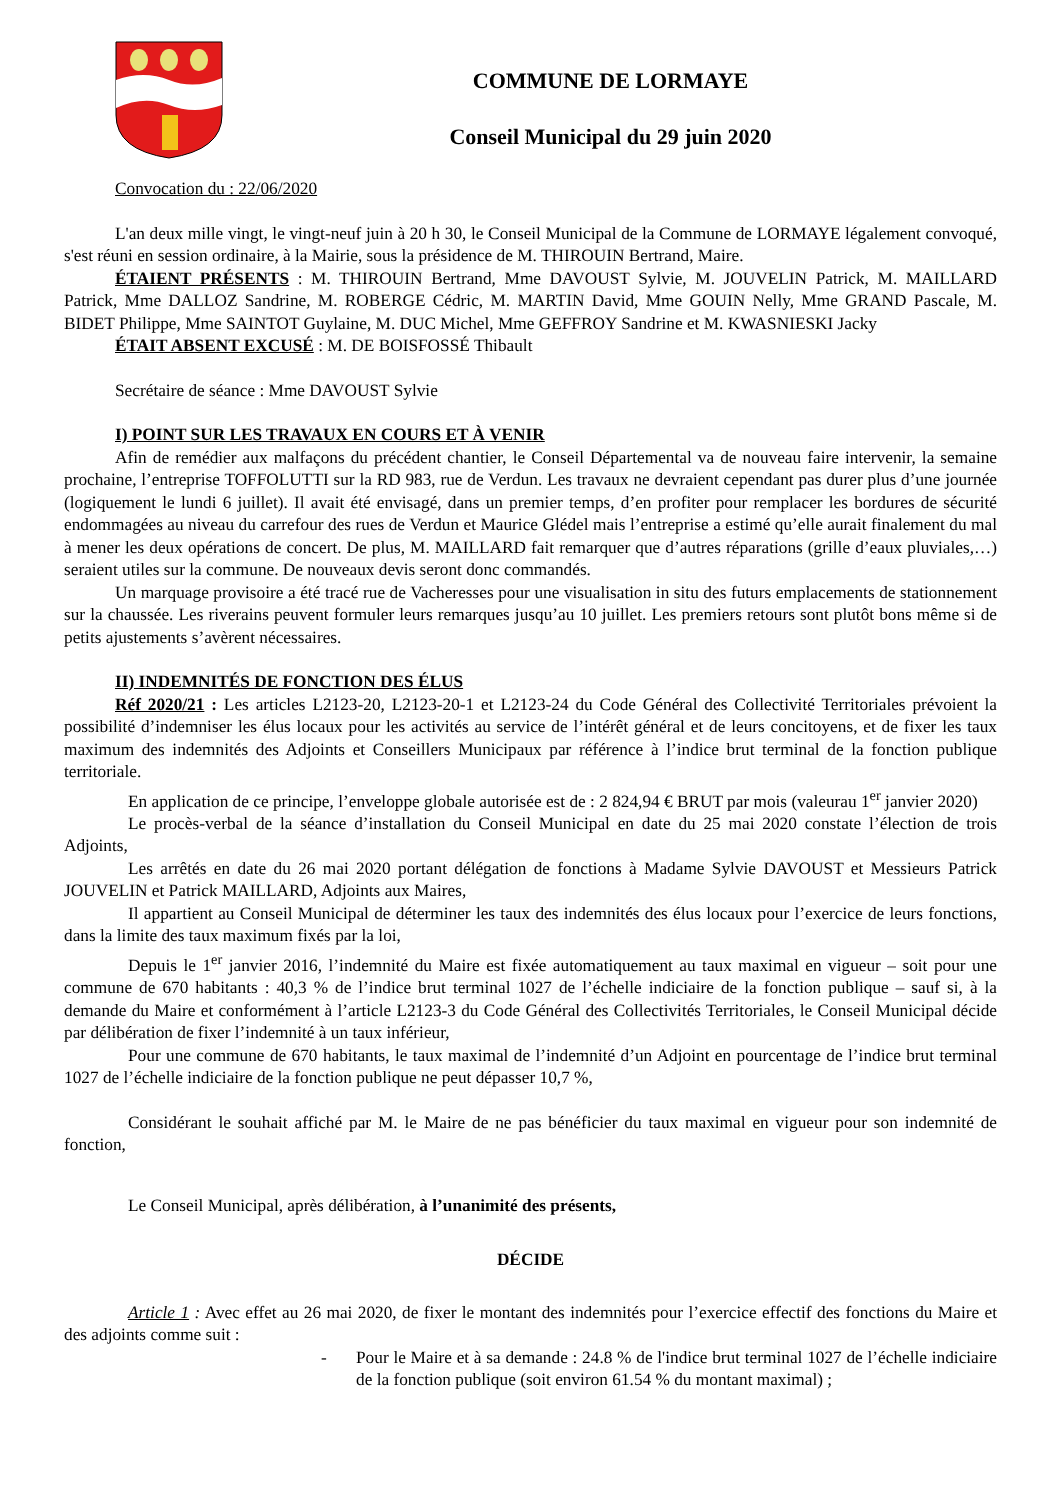COMMUNE DE LORMAYE
Conseil Municipal du 29 juin 2020
Convocation du : 22/06/2020
L'an deux mille vingt, le vingt-neuf juin à 20 h 30, le Conseil Municipal de la Commune de LORMAYE légalement convoqué, s'est réuni en session ordinaire, à la Mairie, sous la présidence de M. THIROUIN Bertrand, Maire.
ÉTAIENT PRÉSENTS : M. THIROUIN Bertrand, Mme DAVOUST Sylvie, M. JOUVELIN Patrick, M. MAILLARD Patrick, Mme DALLOZ Sandrine, M. ROBERGE Cédric, M. MARTIN David, Mme GOUIN Nelly, Mme GRAND Pascale, M. BIDET Philippe, Mme SAINTOT Guylaine, M. DUC Michel, Mme GEFFROY Sandrine et M. KWASNIESKI Jacky
ÉTAIT ABSENT EXCUSÉ : M. DE BOISFOSSÉ Thibault
Secrétaire de séance : Mme DAVOUST Sylvie
I) POINT SUR LES TRAVAUX EN COURS ET À VENIR
Afin de remédier aux malfaçons du précédent chantier, le Conseil Départemental va de nouveau faire intervenir, la semaine prochaine, l’entreprise TOFFOLUTTI sur la RD 983, rue de Verdun. Les travaux ne devraient cependant pas durer plus d’une journée (logiquement le lundi 6 juillet). Il avait été envisagé, dans un premier temps, d’en profiter pour remplacer les bordures de sécurité endommagées au niveau du carrefour des rues de Verdun et Maurice Glédel mais l’entreprise a estimé qu’elle aurait finalement du mal à mener les deux opérations de concert. De plus, M. MAILLARD fait remarquer que d’autres réparations (grille d’eaux pluviales,…) seraient utiles sur la commune. De nouveaux devis seront donc commandés.
Un marquage provisoire a été tracé rue de Vacheresses pour une visualisation in situ des futurs emplacements de stationnement sur la chaussée. Les riverains peuvent formuler leurs remarques jusqu’au 10 juillet. Les premiers retours sont plutôt bons même si de petits ajustements s’avèrent nécessaires.
II) INDEMNITÉS DE FONCTION DES ÉLUS
Réf 2020/21 : Les articles L2123-20, L2123-20-1 et L2123-24 du Code Général des Collectivité Territoriales prévoient la possibilité d’indemniser les élus locaux pour les activités au service de l’intérêt général et de leurs concitoyens, et de fixer les taux maximum des indemnités des Adjoints et Conseillers Municipaux par référence à l’indice brut terminal de la fonction publique territoriale.
En application de ce principe, l’enveloppe globale autorisée est de : 2 824,94 € BRUT par mois (valeurau 1<sup>er</sup> janvier 2020)
Le procès-verbal de la séance d’installation du Conseil Municipal en date du 25 mai 2020 constate l’élection de trois Adjoints,
Les arrêtés en date du 26 mai 2020 portant délégation de fonctions à Madame Sylvie DAVOUST et Messieurs Patrick JOUVELIN et Patrick MAILLARD, Adjoints aux Maires,
Il appartient au Conseil Municipal de déterminer les taux des indemnités des élus locaux pour l’exercice de leurs fonctions, dans la limite des taux maximum fixés par la loi,
Depuis le 1<sup>er</sup> janvier 2016, l’indemnité du Maire est fixée automatiquement au taux maximal en vigueur – soit pour une commune de 670 habitants : 40,3 % de l’indice brut terminal 1027 de l’échelle indiciaire de la fonction publique – sauf si, à la demande du Maire et conformément à l’article L2123-3 du Code Général des Collectivités Territoriales, le Conseil Municipal décide par délibération de fixer l’indemnité à un taux inférieur,
Pour une commune de 670 habitants, le taux maximal de l’indemnité d’un Adjoint en pourcentage de l’indice brut terminal 1027 de l’échelle indiciaire de la fonction publique ne peut dépasser 10,7 %,
Considérant le souhait affiché par M. le Maire de ne pas bénéficier du taux maximal en vigueur pour son indemnité de fonction,
Le Conseil Municipal, après délibération, à l’unanimité des présents,
DÉCIDE
Article 1 : Avec effet au 26 mai 2020, de fixer le montant des indemnités pour l’exercice effectif des fonctions du Maire et des adjoints comme suit :
- Pour le Maire et à sa demande : 24.8 % de l'indice brut terminal 1027 de l’échelle indiciaire de la fonction publique (soit environ 61.54 % du montant maximal) ;